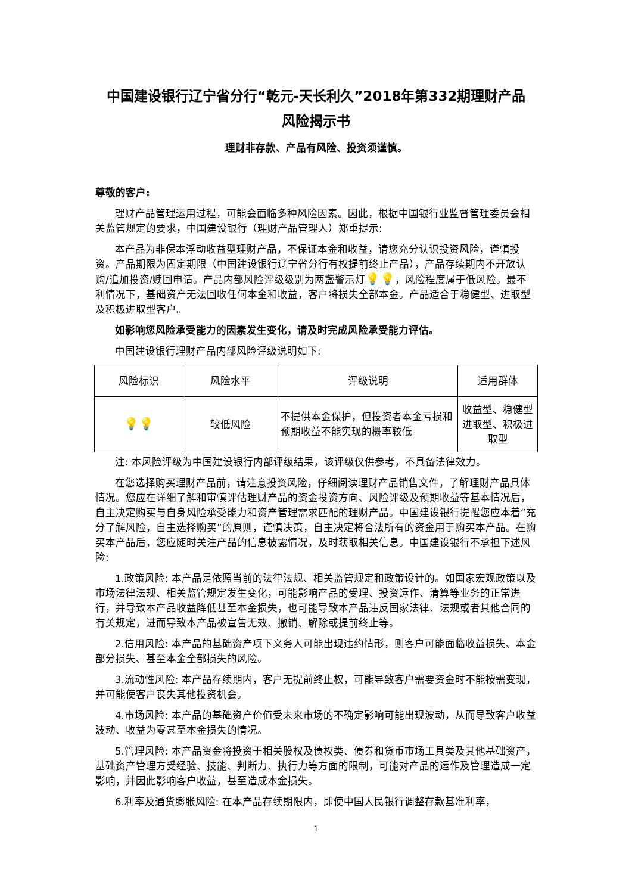中国建设银行辽宁省分行“乾元-天长利久”2018年第332期理财产品
风险揭示书
理财非存款、产品有风险、投资须谨慎。
尊敬的客户:
理财产品管理运用过程，可能会面临多种风险因素。因此，根据中国银行业监督管理委员会相关监管规定的要求，中国建设银行（理财产品管理人）郑重提示:
本产品为非保本浮动收益型理财产品，不保证本金和收益，请您充分认识投资风险，谨慎投资。产品期限为固定期限（中国建设银行辽宁省分行有权提前终止产品），产品存续期内不开放认购/追加投资/赎回申请。产品内部风险评级级别为两盏警示灯💡💡，风险程度属于低风险。最不利情况下，基础资产无法回收任何本金和收益，客户将损失全部本金。产品适合于稳健型、进取型及积极进取型客户。
如影响您风险承受能力的因素发生变化，请及时完成风险承受能力评估。
中国建设银行理财产品内部风险评级说明如下:
| 风险标识 | 风险水平 | 评级说明 | 适用群体 |
| --- | --- | --- | --- |
| 💡💡 | 较低风险 | 不提供本金保护，但投资者本金亏损和预期收益不能实现的概率较低 | 收益型、稳健型进取型、积极进取型 |
注: 本风险评级为中国建设银行内部评级结果，该评级仅供参考，不具备法律效力。
在您选择购买理财产品前，请注意投资风险，仔细阅读理财产品销售文件，了解理财产品具体情况。您应在详细了解和审慎评估理财产品的资金投资方向、风险评级及预期收益等基本情况后，自主决定购买与自身风险承受能力和资产管理需求匹配的理财产品。中国建设银行提醒您应本着“充分了解风险，自主选择购买”的原则，谨慎决策，自主决定将合法所有的资金用于购买本产品。在购买本产品后，您应随时关注产品的信息披露情况，及时获取相关信息。中国建设银行不承担下述风险:
1.政策风险: 本产品是依照当前的法律法规、相关监管规定和政策设计的。如国家宏观政策以及市场法律法规、相关监管规定发生变化，可能影响产品的受理、投资运作、清算等业务的正常进行，并导致本产品收益降低甚至本金损失，也可能导致本产品违反国家法律、法规或者其他合同的有关规定，进而导致本产品被宣告无效、撤销、解除或提前终止等。
2.信用风险: 本产品的基础资产项下义务人可能出现违约情形，则客户可能面临收益损失、本金部分损失、甚至本金全部损失的风险。
3.流动性风险: 本产品存续期内，客户无提前终止权，可能导致客户需要资金时不能按需变现，并可能使客户丧失其他投资机会。
4.市场风险: 本产品的基础资产价值受未来市场的不确定影响可能出现波动，从而导致客户收益波动、收益为零甚至本金损失的情况。
5.管理风险: 本产品资金将投资于相关股权及债权类、债券和货币市场工具类及其他基础资产，基础资产管理方受经验、技能、判断力、执行力等方面的限制，可能对产品的运作及管理造成一定影响，并因此影响客户收益，甚至造成本金损失。
6.利率及通货膨胀风险: 在本产品存续期限内，即使中国人民银行调整存款基准利率，
1